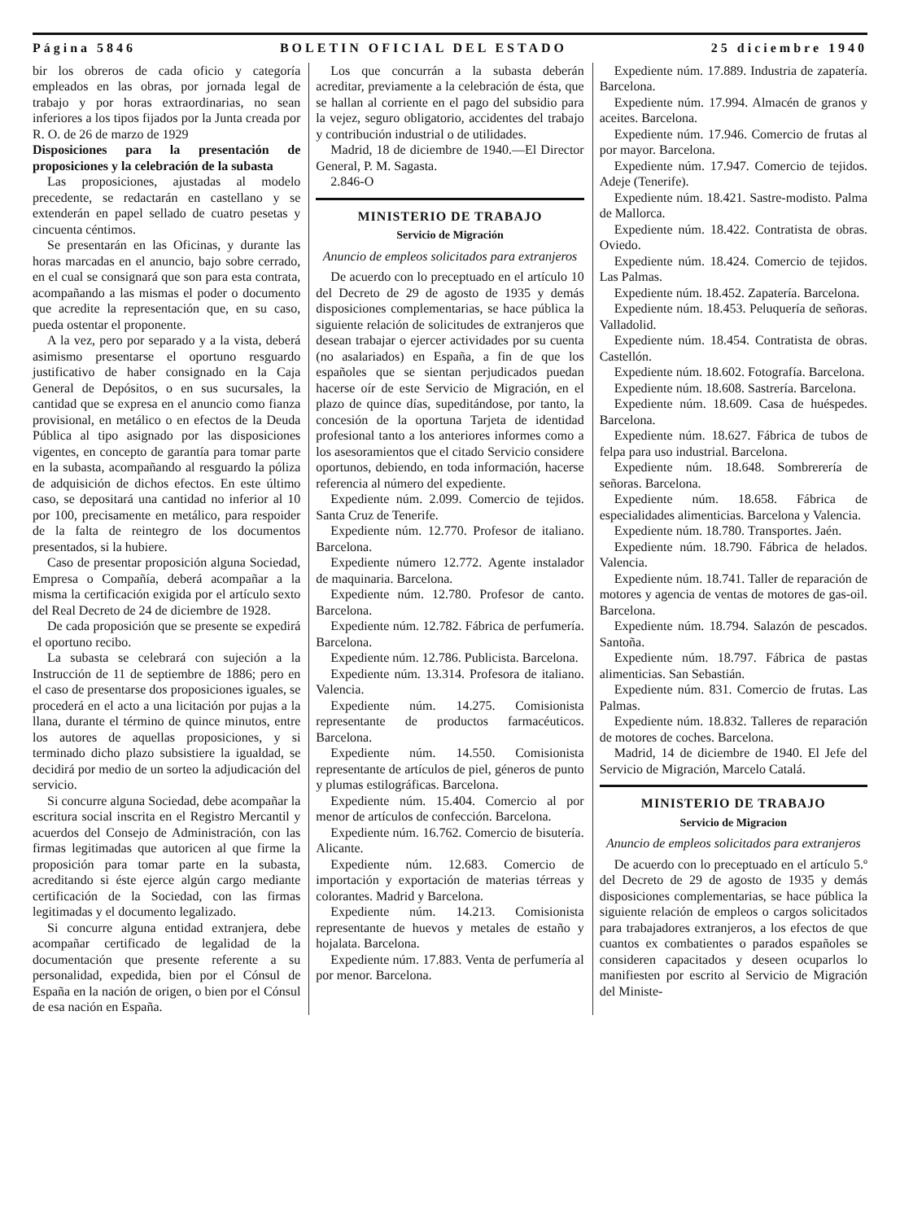Página 5846 BOLETIN OFICIAL DEL ESTADO 25 diciembre 1940
bir los obreros de cada oficio y categoría empleados en las obras, por jornada legal de trabajo y por horas extraordinarias, no sean inferiores a los tipos fijados por la Junta creada por R. O. de 26 de marzo de 1929
Disposiciones para la presentación de proposiciones y la celebración de la subasta
Las proposiciones, ajustadas al modelo precedente, se redactarán en castellano y se extenderán en papel sellado de cuatro pesetas y cincuenta céntimos.
Se presentarán en las Oficinas, y durante las horas marcadas en el anuncio, bajo sobre cerrado, en el cual se consignará que son para esta contrata, acompañando a las mismas el poder o documento que acredite la representación que, en su caso, pueda ostentar el proponente.
A la vez, pero por separado y a la vista, deberá asimismo presentarse el oportuno resguardo justificativo de haber consignado en la Caja General de Depósitos, o en sus sucursales, la cantidad que se expresa en el anuncio como fianza provisional, en metálico o en efectos de la Deuda Pública al tipo asignado por las disposiciones vigentes, en concepto de garantía para tomar parte en la subasta, acompañando al resguardo la póliza de adquisición de dichos efectos. En este último caso, se depositará una cantidad no inferior al 10 por 100, precisamente en metálico, para respoider de la falta de reintegro de los documentos presentados, si la hubiere.
Caso de presentar proposición alguna Sociedad, Empresa o Compañía, deberá acompañar a la misma la certificación exigida por el artículo sexto del Real Decreto de 24 de diciembre de 1928.
De cada proposición que se presente se expedirá el oportuno recibo.
La subasta se celebrará con sujeción a la Instrucción de 11 de septiembre de 1886; pero en el caso de presentarse dos proposiciones iguales, se procederá en el acto a una licitación por pujas a la llana, durante el término de quince minutos, entre los autores de aquellas proposiciones, y si terminado dicho plazo subsistiere la igualdad, se decidirá por medio de un sorteo la adjudicación del servicio.
Si concurre alguna Sociedad, debe acompañar la escritura social inscrita en el Registro Mercantil y acuerdos del Consejo de Administración, con las firmas legitimadas que autoricen al que firme la proposición para tomar parte en la subasta, acreditando si éste ejerce algún cargo mediante certificación de la Sociedad, con las firmas legitimadas y el documento legalizado.
Si concurre alguna entidad extranjera, debe acompañar certificado de legalidad de la documentación que presente referente a su personalidad, expedida, bien por el Cónsul de España en la nación de origen, o bien por el Cónsul de esa nación en España.
Los que concurrán a la subasta deberán acreditar, previamente a la celebración de ésta, que se hallan al corriente en el pago del subsidio para la vejez, seguro obligatorio, accidentes del trabajo y contribución industrial o de utilidades.
Madrid, 18 de diciembre de 1940.—El Director General, P. M. Sagasta.
2.846-O
MINISTERIO DE TRABAJO
Servicio de Migración
Anuncio de empleos solicitados para extranjeros
De acuerdo con lo preceptuado en el artículo 10 del Decreto de 29 de agosto de 1935 y demás disposiciones complementarias, se hace pública la siguiente relación de solicitudes de extranjeros que desean trabajar o ejercer actividades por su cuenta (no asalariados) en España, a fin de que los españoles que se sientan perjudicados puedan hacerse oír de este Servicio de Migración, en el plazo de quince días, supeditándose, por tanto, la concesión de la oportuna Tarjeta de identidad profesional tanto a los anteriores informes como a los asesoramientos que el citado Servicio considere oportunos, debiendo, en toda información, hacerse referencia al número del expediente.
Expediente núm. 2.099. Comercio de tejidos. Santa Cruz de Tenerife.
Expediente núm. 12.770. Profesor de italiano. Barcelona.
Expediente número 12.772. Agente instalador de maquinaria. Barcelona.
Expediente núm. 12.780. Profesor de canto. Barcelona.
Expediente núm. 12.782. Fábrica de perfumería. Barcelona.
Expediente núm. 12.786. Publicista. Barcelona.
Expediente núm. 13.314. Profesora de italiano. Valencia.
Expediente núm. 14.275. Comisionista representante de productos farmacéuticos. Barcelona.
Expediente núm. 14.550. Comisionista representante de artículos de piel, géneros de punto y plumas estilográficas. Barcelona.
Expediente núm. 15.404. Comercio al por menor de artículos de confección. Barcelona.
Expediente núm. 16.762. Comercio de bisutería. Alicante.
Expediente núm. 12.683. Comercio de importación y exportación de materias térreas y colorantes. Madrid y Barcelona.
Expediente núm. 14.213. Comisionista representante de huevos y metales de estaño y hojalata. Barcelona.
Expediente núm. 17.883. Venta de perfumería al por menor. Barcelona.
Expediente núm. 17.889. Industria de zapatería. Barcelona.
Expediente núm. 17.994. Almacén de granos y aceites. Barcelona.
Expediente núm. 17.946. Comercio de frutas al por mayor. Barcelona.
Expediente núm. 17.947. Comercio de tejidos. Adeje (Tenerife).
Expediente núm. 18.421. Sastre-modisto. Palma de Mallorca.
Expediente núm. 18.422. Contratista de obras. Oviedo.
Expediente núm. 18.424. Comercio de tejidos. Las Palmas.
Expediente núm. 18.452. Zapatería. Barcelona.
Expediente núm. 18.453. Peluquería de señoras. Valladolid.
Expediente núm. 18.454. Contratista de obras. Castellón.
Expediente núm. 18.602. Fotografía. Barcelona.
Expediente núm. 18.608. Sastrería. Barcelona.
Expediente núm. 18.609. Casa de huéspedes. Barcelona.
Expediente núm. 18.627. Fábrica de tubos de felpa para uso industrial. Barcelona.
Expediente núm. 18.648. Sombrerería de señoras. Barcelona.
Expediente núm. 18.658. Fábrica de especialidades alimenticias. Barcelona y Valencia.
Expediente núm. 18.780. Transportes. Jaén.
Expediente núm. 18.790. Fábrica de helados. Valencia.
Expediente núm. 18.741. Taller de reparación de motores y agencia de ventas de motores de gas-oil. Barcelona.
Expediente núm. 18.794. Salazón de pescados. Santoña.
Expediente núm. 18.797. Fábrica de pastas alimenticias. San Sebastián.
Expediente núm. 831. Comercio de frutas. Las Palmas.
Expediente núm. 18.832. Talleres de reparación de motores de coches. Barcelona.
Madrid, 14 de diciembre de 1940. El Jefe del Servicio de Migración, Marcelo Catalá.
MINISTERIO DE TRABAJO
Servicio de Migracion
Anuncio de empleos solicitados para extranjeros
De acuerdo con lo preceptuado en el artículo 5.º del Decreto de 29 de agosto de 1935 y demás disposiciones complementarias, se hace pública la siguiente relación de empleos o cargos solicitados para trabajadores extranjeros, a los efectos de que cuantos ex combatientes o parados españoles se consideren capacitados y deseen ocuparlos lo manifiesten por escrito al Servicio de Migración del Ministe-